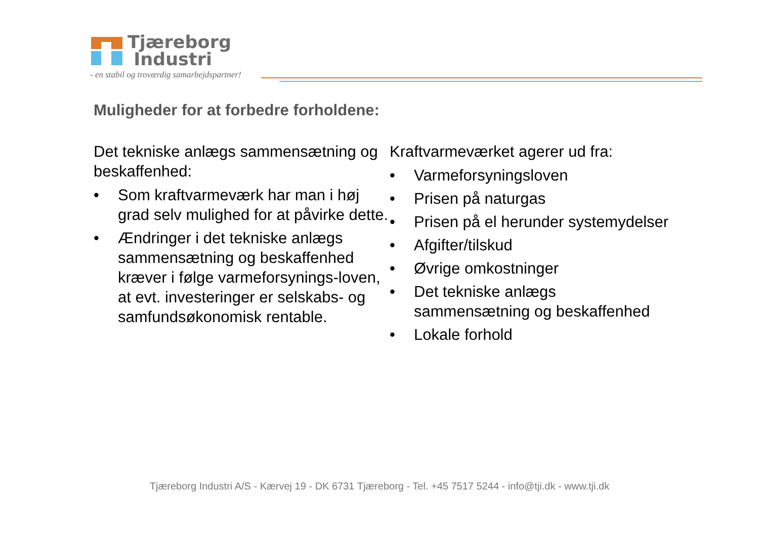Tjæreborg
Industri
- en stabil og troværdig samarbejdspartner!
Muligheder for at forbedre forholdene:
Det tekniske anlægs sammensætning og beskaffenhed:
• Som kraftvarmeværk har man i høj grad selv mulighed for at påvirke dette.
• Ændringer i det tekniske anlægs sammensætning og beskaffenhed kræver i følge varmeforsynings-loven, at evt. investeringer er selskabs- og samfundsøkonomisk rentable.
Kraftvarmeværket agerer ud fra:
• Varmeforsyningsloven
• Prisen på naturgas
• Prisen på el herunder systemydelser
• Afgifter/tilskud
• Øvrige omkostninger
• Det tekniske anlægs sammensætning og beskaffenhed
• Lokale forhold
Tjæreborg Industri A/S - Kærvej 19 - DK 6731 Tjæreborg - Tel. +45 7517 5244 - info@tji.dk - www.tji.dk